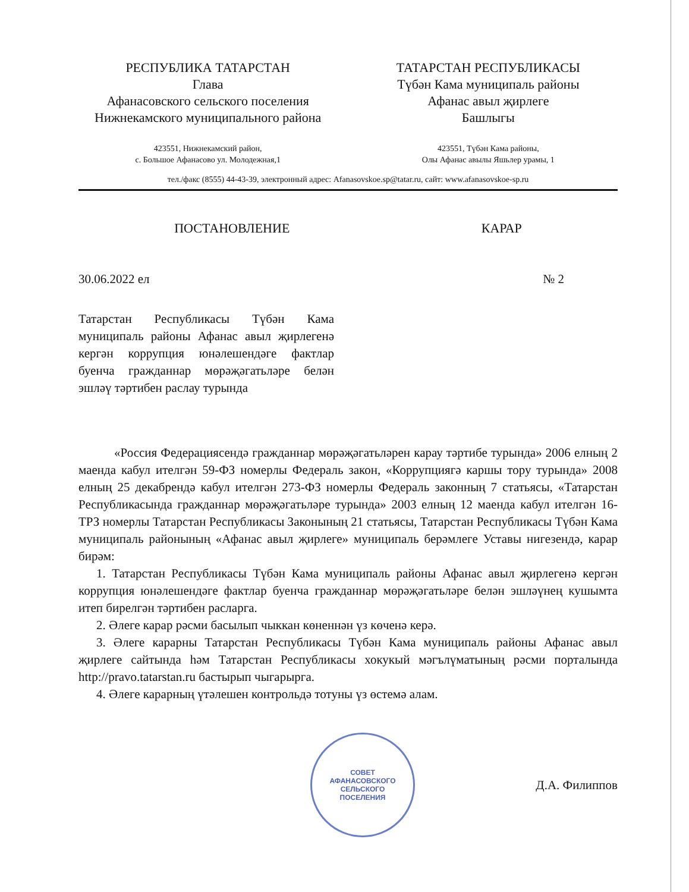РЕСПУБЛИКА ТАТАРСТАН
Глава
Афанасовского сельского поселения
Нижнекамского муниципального района
ТАТАРСТАН РЕСПУБЛИКАСЫ
Түбән Кама муниципаль районы
Афанас авыл җирлеге
Башлыгы
423551, Нижнекамский район,
с. Большое Афанасово ул. Молодежная,1
423551, Түбән Кама районы,
Олы Афанас авылы Яшьлер урамы, 1
тел./факс (8555) 44-43-39, электронный адрес: Afanasovskoe.sp@tatar.ru, сайт: www.afanasovskoe-sp.ru
ПОСТАНОВЛЕНИЕ КАРАР
30.06.2022 ел № 2
Татарстан Республикасы Түбән Кама муниципаль районы Афанас авыл җирлегенә кергән коррупция юнәлешендәге фактлар буенча гражданнар мөрәҗәгатьләре белән эшләү тәртибен раслау турында
«Россия Федерациясендә гражданнар мөрәҗәгатьләрен карау тәртибе турында» 2006 елның 2 маенда кабул ителгән 59-ФЗ номерлы Федераль закон, «Коррупциягә каршы тору турында» 2008 елның 25 декабрендә кабул ителгән 273-ФЗ номерлы Федераль законның 7 статьясы, «Татарстан Республикасында гражданнар мөрәҗәгатьләре турында» 2003 елның 12 маенда кабул ителгән 16-ТРЗ номерлы Татарстан Республикасы Законының 21 статьясы, Татарстан Республикасы Түбән Кама муниципаль районының «Афанас авыл җирлеге» муниципаль берәмлеге Уставы нигезендә, карар бирәм:
1. Татарстан Республикасы Түбән Кама муниципаль районы Афанас авыл җирлегенә кергән коррупция юнәлешендәге фактлар буенча гражданнар мөрәҗәгатьләре белән эшләүнең кушымта итеп бирелгән тәртибен расларга.
2. Әлеге карар рәсми басылып чыккан көненнән үз көченә керә.
3. Әлеге карарны Татарстан Республикасы Түбән Кама муниципаль районы Афанас авыл җирлеге сайтында һәм Татарстан Республикасы хокукый мәгълүматының рәсми порталында http://pravo.tatarstan.ru бастырып чыгарырга.
4. Әлеге карарның үтәлешен контрольдә тотуны үз өстемә алам.
СОВЕТ
АФАНАСОВСКОГО
СЕЛЬСКОГО
ПОСЕЛЕНИЯ
Д.А. Филиппов